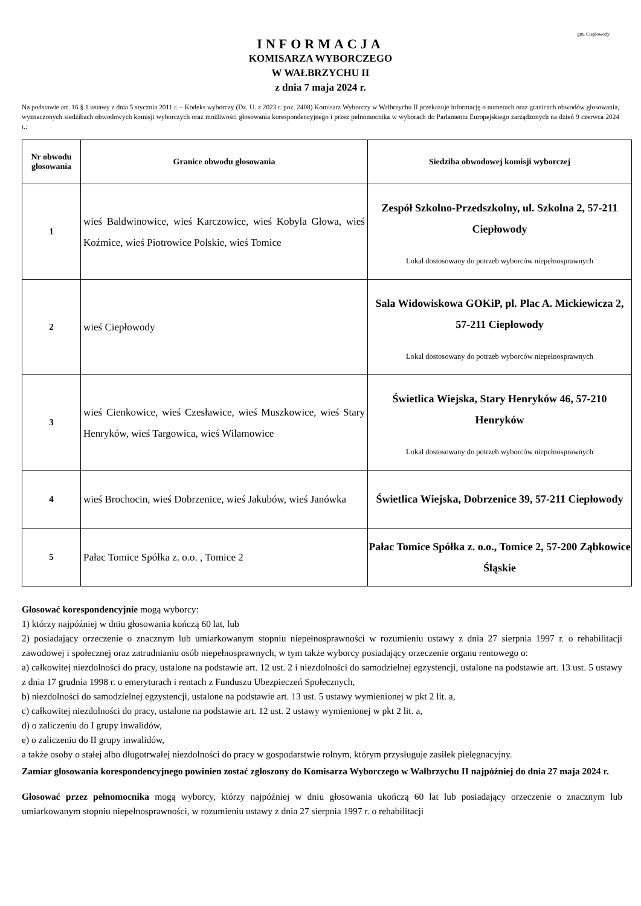gm. Ciepłowody
INFORMACJA
KOMISARZA WYBORCZEGO
W WAŁBRZYCHU II
z dnia 7 maja 2024 r.
Na podstawie art. 16 § 1 ustawy z dnia 5 stycznia 2011 r. – Kodeks wyborczy (Dz. U. z 2023 r. poz. 2408) Komisarz Wyborczy w Wałbrzychu II przekazuje informację o numerach oraz granicach obwodów głosowania, wyznaczonych siedzibach obwodowych komisji wyborczych oraz możliwości głosowania korespondencyjnego i przez pełnomocnika w wyborach do Parlamentu Europejskiego zarządzonych na dzień 9 czerwca 2024 r.:
| Nr obwodu głosowania | Granice obwodu głosowania | Siedziba obwodowej komisji wyborczej |
| --- | --- | --- |
| 1 | wieś Baldwinowice, wieś Karczowice, wieś Kobyla Głowa, wieś Koźmice, wieś Piotrowice Polskie, wieś Tomice | Zespół Szkolno-Przedszkolny, ul. Szkolna 2, 57-211 Ciepłowody Lokal dostosowany do potrzeb wyborców niepełnosprawnych |
| 2 | wieś Ciepłowody | Sala Widowiskowa GOKiP, pl. Plac A. Mickiewicza 2, 57-211 Ciepłowody Lokal dostosowany do potrzeb wyborców niepełnosprawnych |
| 3 | wieś Cienkowice, wieś Czesławice, wieś Muszkowice, wieś Stary Henryków, wieś Targowica, wieś Wilamowice | Świetlica Wiejska, Stary Henryków 46, 57-210 Henryków Lokal dostosowany do potrzeb wyborców niepełnosprawnych |
| 4 | wieś Brochocin, wieś Dobrzenice, wieś Jakubów, wieś Janówka | Świetlica Wiejska, Dobrzenice 39, 57-211 Ciepłowody |
| 5 | Pałac Tomice Spółka z. o.o. , Tomice 2 | Pałac Tomice Spółka z. o.o., Tomice 2, 57-200 Ząbkowice Śląskie |
Głosować korespondencyjnie mogą wyborcy:
1) którzy najpóźniej w dniu głosowania kończą 60 lat, lub
2) posiadający orzeczenie o znacznym lub umiarkowanym stopniu niepełnosprawności w rozumieniu ustawy z dnia 27 sierpnia 1997 r. o rehabilitacji zawodowej i społecznej oraz zatrudnianiu osób niepełnosprawnych, w tym także wyborcy posiadający orzeczenie organu rentowego o:
a) całkowitej niezdolności do pracy, ustalone na podstawie art. 12 ust. 2 i niezdolności do samodzielnej egzystencji, ustalone na podstawie art. 13 ust. 5 ustawy z dnia 17 grudnia 1998 r. o emeryturach i rentach z Funduszu Ubezpieczeń Społecznych,
b) niezdolności do samodzielnej egzystencji, ustalone na podstawie art. 13 ust. 5 ustawy wymienionej w pkt 2 lit. a,
c) całkowitej niezdolności do pracy, ustalone na podstawie art. 12 ust. 2 ustawy wymienionej w pkt 2 lit. a,
d) o zaliczeniu do I grupy inwalidów,
e) o zaliczeniu do II grupy inwalidów,
a także osoby o stałej albo długotrwałej niezdolności do pracy w gospodarstwie rolnym, którym przysługuje zasiłek pielęgnacyjny.
Zamiar głosowania korespondencyjnego powinien zostać zgłoszony do Komisarza Wyborczego w Wałbrzychu II najpóźniej do dnia 27 maja 2024 r.
Głosować przez pełnomocnika mogą wyborcy, którzy najpóźniej w dniu głosowania ukończą 60 lat lub posiadający orzeczenie o znacznym lub umiarkowanym stopniu niepełnosprawności, w rozumieniu ustawy z dnia 27 sierpnia 1997 r. o rehabilitacji